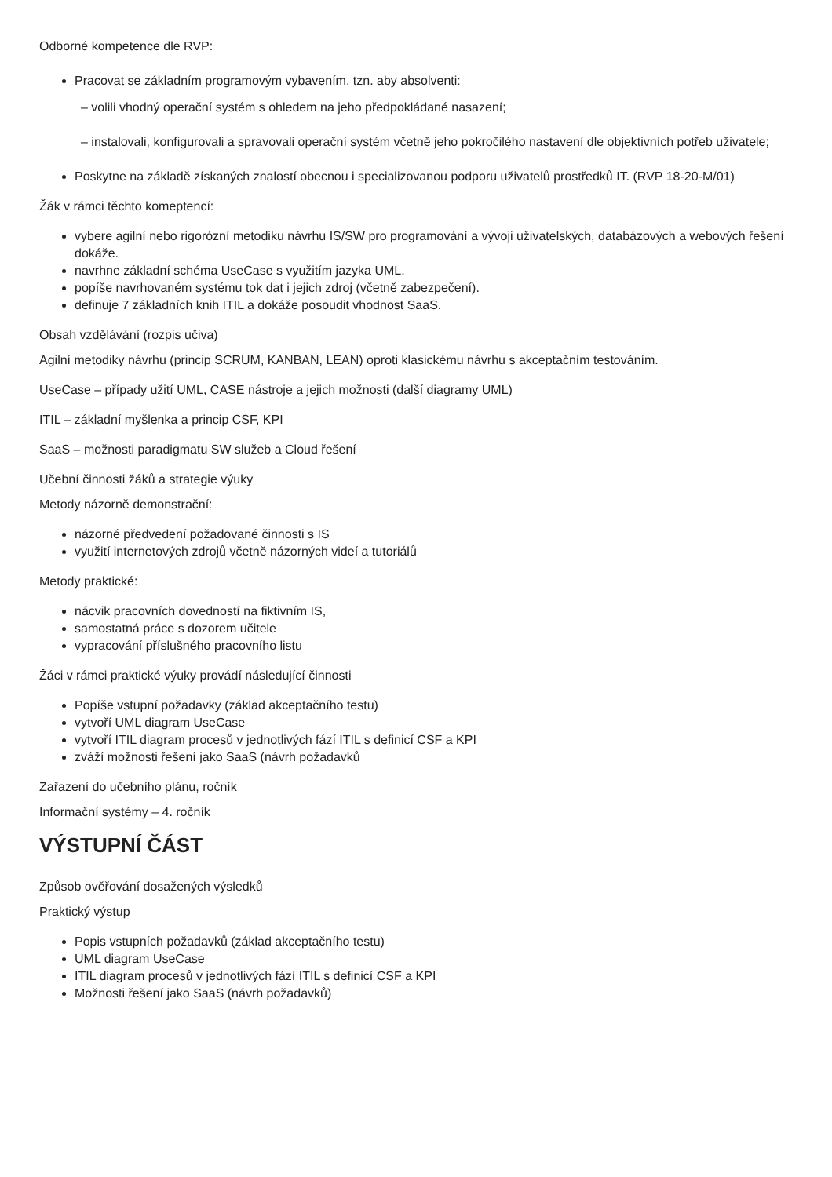Odborné kompetence dle RVP:
Pracovat se základním programovým vybavením, tzn. aby absolventi:
– volili vhodný operační systém s ohledem na jeho předpokládané nasazení;
– instalovali, konfigurovali a spravovali operační systém včetně jeho pokročilého nastavení dle objektivních potřeb uživatele;
Poskytne na základě získaných znalostí obecnou i specializovanou podporu uživatelů prostředků IT. (RVP 18-20-M/01)
Žák v rámci těchto komeptencí:
vybere agilní nebo rigorózní metodiku návrhu IS/SW pro programování a vývoji uživatelských, databázových a webových řešení dokáže.
navrhne základní schéma UseCase s využitím jazyka UML.
popíše navrhovaném systému tok dat i jejich zdroj (včetně zabezpečení).
definuje 7 základních knih ITIL a dokáže posoudit vhodnost SaaS.
Obsah vzdělávání (rozpis učiva)
Agilní metodiky návrhu (princip SCRUM, KANBAN, LEAN) oproti klasickému návrhu s akceptačním testováním.
UseCase – případy užití UML, CASE nástroje a jejich možnosti (další diagramy UML)
ITIL – základní myšlenka a princip CSF, KPI
SaaS – možnosti paradigmatu SW služeb a Cloud řešení
Učební činnosti žáků a strategie výuky
Metody názorně demonstrační:
názorné předvedení požadované činnosti s IS
využití internetových zdrojů včetně názorných videí a tutoriálů
Metody praktické:
nácvik pracovních dovedností na fiktivním IS,
samostatná práce s dozorem učitele
vypracování příslušného pracovního listu
Žáci v rámci praktické výuky provádí následující činnosti
Popíše vstupní požadavky (základ akceptačního testu)
vytvoří UML diagram UseCase
vytvoří ITIL diagram procesů v jednotlivých fází ITIL s definicí CSF a KPI
zváží možnosti řešení jako SaaS (návrh požadavků
Zařazení do učebního plánu, ročník
Informační systémy – 4. ročník
VÝSTUPNÍ ČÁST
Způsob ověřování dosažených výsledků
Praktický výstup
Popis vstupních požadavků (základ akceptačního testu)
UML diagram UseCase
ITIL diagram procesů v jednotlivých fází ITIL s definicí CSF a KPI
Možnosti řešení jako SaaS (návrh požadavků)